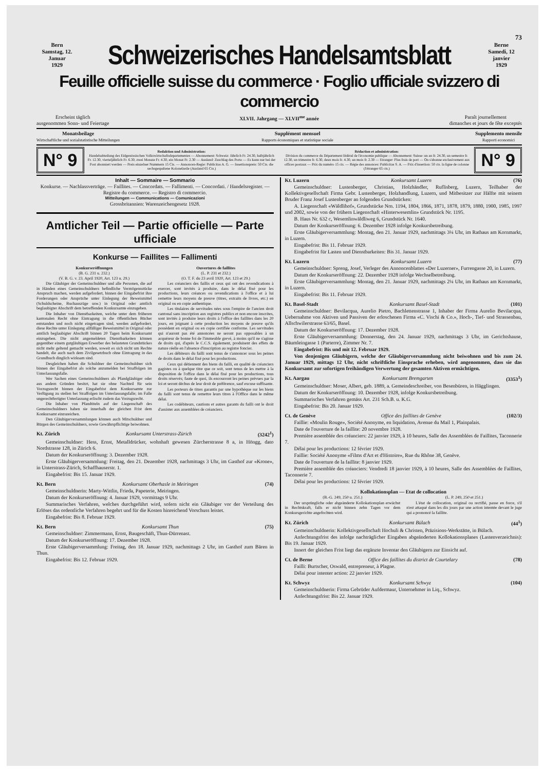73
Bern
Samstag, 12. Januar
1929
Schweizerisches Handelsamtsblatt
Berne
Samedi, 12 janvier
1929
Feuille officielle suisse du commerce · Foglio ufficiale svizzero di commercio
Erscheint täglich
ausgenommen Sonn- und Feiertage
XLVII. Jahrgang — XLVII<sup>me</sup> année
Paraît journellement
dimanches et jours de fête exceptés
Monatsbeilage
Wirtschaftliche und sozialstatistische Mitteilungen
Supplément mensuel
Rapports économiques et statistique sociale
Supplemento mensile
Rapporti economici
N° 9
Redaktion und Administration:
Handelsabteilung des Eidgenössischen Volkswirtschaftsdepartementes — Abonnement: Schweiz: Jährlich Fr. 24.30, halbjährlich Fr. 12.30, vierteljährlich Fr. 6.30, zwei Monate Fr. 4.30, ein Monat Fr. 2.30 — Ausland: Zuschlag des Porto — Es kann nur bei der Post abonniert werden — Preis einzelner Nummern 15 Cts. — Annoncen-Regie: Publicitas A. G. — Insertionspreis: 50 Cts. die sechsgespaltene Kolonelzeile (Ausland 65 Cts.)
Rédaction et administration:
Division du commerce du Département fédéral de l'économie publique — Abonnement: Suisse: un an fr. 24.30, un semestre fr. 12.30, un trimestre fr. 6.30, deux mois fr. 4.30, un mois fr. 2.30 — Etranger: Plus frais de port — On s'abonne exclusivement aux offices postaux — Prix du numéro 15 cts. — Régie des annonces: Publicitas S. A. — Prix d'insertion: 50 cts. la ligne de colonne (l'étranger 65 cts.)
N° 9
Inhalt — Sommaire — Sommario
Konkurse. — Nachlassverträge. — Faillites. — Concordats. — Fallimenti. — Concordati. / Handelsregister. — Registre du commerce. — Registro di commercio.
Mitteilungen — Communications — Comunicazioni
Grossbritannien: Warenzeichengesetz 1928.
Amtlicher Teil — Partie officielle — Parte ufficiale
Konkurse — Faillites — Fallimenti
Konkurseröffnungen
(B. G. 231 u. 232.)
(V. B. G. v. 23. April 1920, Art. 123 u. 29.)
Die Gläubiger der Gemeinschuldner und alle Personen, die auf in Händen eines Gemeinschuldners befindliche Vermögensstücke Anspruch machen, werden aufgefordert, binnen der Eingabefrist ihre Forderungen oder Ansprüche unter Einlegung der Beweismittel (Schuldscheine, Buchauszüge usw.) in Original oder amtlich beglaubigter Abschrift dem betreffenden Konkursamte einzugeben.
Die Inhaber von Dienstbarkeiten, welche unter dem früheren kantonalen Recht ohne Eintragung in die öffentlichen Bücher entstanden und noch nicht eingetragen sind, werden aufgefordert, diese Rechte unter Einlegung allfälliger Beweismittel in Original oder amtlich beglaubigter Abschrift binnen 20 Tagen beim Konkursamt einzugeben. Die nicht angemeldeten Dienstbarkeiten können gegenüber einem gutgläubigen Erwerber des belasteten Grundstückes nicht mehr geltend gemacht werden, soweit es sich nicht um Rechte handelt, die auch nach dem Zivilgesetzbuch ohne Eintragung in das Grundbuch dinglich wirksam sind.
Desgleichen haben die Schuldner der Gemeinschuldner sich binnen der Eingabefrist als solche anzumelden bei Straffolgen im Unterlassungsfalle.
Wer Sachen eines Gemeinschuldners als Pfandgläubiger oder aus andern Gründen besitzt, hat sie ohne Nachteil für sein Vorzugsrecht binnen der Eingabefrist dem Konkursamte zur Verfügung zu stellen bei Straffolgen im Unterlassungsfalle; im Falle ungerechtfertigter Unterlassung erlischt zudem das Vorzugsrecht.
Die Inhaber von Pfandtiteln auf der Liegenschaft des Gemeinschuldners haben sie innerhalb der gleichen Frist dem Konkursamt einzureichen.
Den Gläubigerversammlungen können auch Mitschuldner und Bürgen des Gemeinschuldners, sowie Gewährspflichtige beiwohnen.
Ouvertures de faillites
(L. P. 231 et 232.)
(O. T. F. du 23 avril 1920, Art. 123 et 29.)
Les créanciers des faillis et ceux qui ont des revendications à exercer, sont invités à produire, dans le délai fixé pour les productions, leurs créances ou revendications à l'office et à lui remettre leurs moyens de preuve (titres, extraits de livres, etc.) en original ou en copie authentique.
Les titulaires de servitudes nées sous l'empire de l'ancien droit cantonal sans inscription aux registres publics et non encore inscrites, sont invités à produire leurs droits à l'office des faillites dans les 20 jours, en joignant à cette production les moyens de preuve qu'ils possèdent en original ou en copie certifiée conforme. Les servitudes qui n'auront pas été annoncées ne seront pas opposables à un acquéreur de bonne foi de l'immeuble grevé, à moins qu'il ne s'agisse de droits qui, d'après le C.C.S. également, produisent des effets de nature réelle en l'absence d'inscription au registre foncier.
Les débiteurs du failli sont tenus de s'annoncer sous les peines de droits dans le délai fixé pour les productions.
Ceux qui détiennent des biens du failli, en qualité de créanciers gagistes ou à quelque titre que ce soit, sont tenus de les mettre à la disposition de l'office dans le délai fixé pour les productions, tous droits réservés; faute de quoi, ils encourront les peines prévues par la loi et seront déchus de leur droit de préférence, sauf excuse suffisante.
Les porteurs de titres garantis par une hypothèque sur les biens du failli sont tenus de remettre leurs titres à l'Office dans le même délai.
Les codébiteurs, cautions et autres garants du failli ont le droit d'assister aux assemblées de créanciers.
Kt. Zürich Konkursamt Unterstrass-Zürich (3242<sup>1</sup>)
Gemeinschuldner: Hess, Ernst, Metalldrücker, wohnhaft gewesen Zürcherstrasse 8 a, in Höngg, dato Nordstrasse 128, in Zürich 6.
Datum der Konkurseröffnung: 3. Dezember 1928.
Erste Gläubigerversammlung: Freitag, den 21. Dezember 1928, nachmittags 3 Uhr, im Gasthof zur «Krone», in Unterstrass-Zürich, Schaffhauserstr. 1.
Eingabefrist: Bis 15. Januar 1929.
Kt. Bern Konkursamt Oberhasle in Meiringen (74)
Gemeinschuldnerin: Marty-Wittlin, Frieda, Papeterie, Meiringen.
Datum der Konkurseröffnung: 4. Januar 1929, vormittags 9 Uhr.
Summarisches Verfahren, welches durchgeführt wird, sofern nicht ein Gläubiger vor der Verteilung des Erlöses das ordentliche Verfahren begehrt und für die Kosten hinreichend Vorschuss leistet.
Eingabefrist: Bis 8. Februar 1929.
Kt. Bern Konkursamt Thun (75)
Gemeinschuldner: Zimmermann, Ernst, Baugeschäft, Thun-Dürrenast.
Datum der Konkurseröffnung: 17. Dezember 1928.
Erste Gläubigerversammlung: Freitag, den 18. Januar 1929, nachmittags 2 Uhr, im Gasthof zum Bären in Thun.
Eingabefrist: Bis 12. Februar 1929.
Kt. Luzern Konkursamt Luzern (76)
Gemeinschuldner: Lustenberger, Christian, Holzhändler, Ruflisberg, Luzern, Teilhaber der Kollektivgesellschaft Firma Gebr. Lustenberger, Holzhandlung, Luzern, und Mitbesitzer zur Hälfte mit seinem Bruder Franz Josef Lustenberger an folgenden Grundstücken:
A. Liegenschaft «Wäldlihof», Grundstücke Nrn. 1194, 1804, 1866, 1871, 1878, 1879, 1880, 1900, 1985, 1997 und 2002, sowie von der frühern Liegenschaft «Hinterwesemlin» Grundstück Nr. 1195.
B. Haus Nr. 632 c, Wesemlinwäldliweg 6, Grundstück Nr. 1640.
Datum der Konkurseröffnung: 6. Dezember 1928 infolge Konkursbetreibung.
Erste Gläubigerversammlung: Montag, den 21. Januar 1929, nachmittags 3¼ Uhr, im Rathaus am Kornmarkt, in Luzern.
Eingabefrist: Bis 11. Februar 1929.
Eingabefrist für Lasten und Dienstbarkeiten: Bis 31. Januar 1929.
Kt. Luzern Konkursamt Luzern (77)
Gemeinschuldner: Spreng, Josef, Verleger des Annoncenblattes «Der Luzerner», Furrengasse 20, in Luzern.
Datum der Konkurseröffnung: 22. Dezember 1928 infolge Wechselbetreibung.
Erste Gläubigerversammlung: Montag, den 21. Januar 1929, nachmittags 2¼ Uhr, im Rathaus am Kornmarkt, in Luzern.
Eingabefrist: Bis 11. Februar 1929.
Kt. Basel-Stadt Konkursamt Basel-Stadt (101)
Gemeinschuldner: Bevilacqua, Aurelio Pietro, Bachlettenstrasse 1, Inhaber der Firma Aurelio Bevilacqua, Uebernahme von Aktiven und Passiven der erloschenen Firma «C. Vischi & Co.», Hoch-, Tief- und Strassenbau, Allschwilerstrasse 63/65, Basel.
Datum der Konkurseröffnung: 17. Dezember 1928.
Erste Gläubigerversammlung: Donnerstag, den 24. Januar 1929, nachmittags 3 Uhr, im Gerichtshause, Bäumleingasse 1 (Parterre), Zimmer Nr. 7.
Eingabefrist: Bis und mit 12. Februar 1929.
Von denjenigen Gläubigern, welche der Gläubigerversammlung nicht beiwohnen und bis zum 24. Januar 1929, mittags 12 Uhr, nicht schriftliche Einsprache erheben, wird angenommen, dass sie das Konkursamt zur sofortigen freihändigen Verwertung der gesamten Aktiven ermächtigen.
Kt. Aargau Konkursamt Bremgarten (3353<sup>1</sup>)
Gemeinschuldner: Moser, Albert, geb. 1889, a. Gemeindeschreiber, von Besenbüren, in Hägglingen.
Datum der Konkurseröffnung: 10. Dezember 1928, infolge Konkursbetreibung.
Summarisches Verfahren gemäss Art. 231 Sch.B. u. K.G.
Eingabefrist: Bis 20. Januar 1929.
Ct. de Genève Office des faillites de Genève (102/3)
Faillie: «Moulin Rouge», Société Anonyme, en liquidation, Avenue du Mail 1, Plainpalais.
Date de l'ouverture de la faillite: 20 novembre 1928.
Première assemblée des créanciers: 22 janvier 1929, à 10 heures, Salle des Assemblées de Faillites, Taconnerie 7.
Délai pour les productions: 12 février 1929.
Faillie: Société Anonyme «Films d'Art et d'Histoire», Rue du Rhône 38, Genève.
Date de l'ouverture de la faillite: 8 janvier 1929.
Première assemblée des créanciers: Vendredi 18 janvier 1929, à 10 heures, Salle des Assemblées de Faillites, Taconnerie 7.
Délai pour les productions: 12 février 1929.
Kollokationsplan — Etat de collocation
(B.-G. 249, 250 u. 251.)
Der ursprüngliche oder abgeänderte Kollokationsplan erwächst in Rechtskraft, falls er nicht binnen zehn Tagen vor dem Konkursgerichte angefochten wird.
(L. P. 249, 250 et 251.)
L'état de collocation, original ou rectifié, passe en force, s'il n'est attaqué dans les dix jours par une action intentée devant le juge qui a prononcé la faillite.
Kt. Zürich Konkursamt Bülach (44<sup>1</sup>)
Gemeinschuldnerin: Kollektivgesellschaft Hochuli & Christen, Präzisions-Werkstätte, in Bülach.
Anfechtungsfrist des infolge nachträglicher Eingaben abgeänderten Kollokationsplanes (Lastenverzeichnis): Bis 19. Januar 1929.
Innert der gleichen Frist liegt das ergänzte Inventar den Gläubigern zur Einsicht auf.
Ct. de Berne Office des faillites du district de Courtelary (78)
Failli: Burtscher, Oswald, entrepreneur, à Plagne.
Délai pour intenter action: 22 janvier 1929.
Kt. Schwyz Konkursamt Schwyz (104)
Gemeinschuldnerin: Firma Gebrüder Aufdermaur, Unternehmer in Liq., Schwyz.
Anfechtungsfrist: Bis 22. Januar 1929.